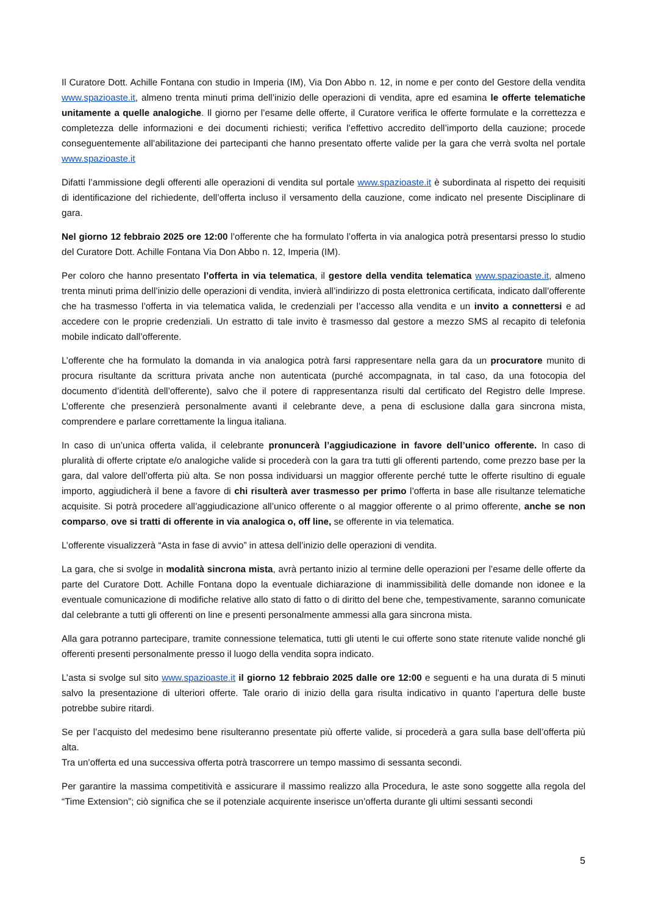Il Curatore Dott. Achille Fontana con studio in Imperia (IM), Via Don Abbo n. 12, in nome e per conto del Gestore della vendita www.spazioaste.it, almeno trenta minuti prima dell’inizio delle operazioni di vendita, apre ed esamina le offerte telematiche unitamente a quelle analogiche. Il giorno per l’esame delle offerte, il Curatore verifica le offerte formulate e la correttezza e completezza delle informazioni e dei documenti richiesti; verifica l’effettivo accredito dell’importo della cauzione; procede conseguentemente all’abilitazione dei partecipanti che hanno presentato offerte valide per la gara che verrà svolta nel portale www.spazioaste.it
Difatti l’ammissione degli offerenti alle operazioni di vendita sul portale www.spazioaste.it è subordinata al rispetto dei requisiti di identificazione del richiedente, dell’offerta incluso il versamento della cauzione, come indicato nel presente Disciplinare di gara.
Nel giorno 12 febbraio 2025 ore 12:00 l’offerente che ha formulato l’offerta in via analogica potrà presentarsi presso lo studio del Curatore Dott. Achille Fontana Via Don Abbo n. 12, Imperia (IM).
Per coloro che hanno presentato l’offerta in via telematica, il gestore della vendita telematica www.spazioaste.it, almeno trenta minuti prima dell’inizio delle operazioni di vendita, invierà all’indirizzo di posta elettronica certificata, indicato dall’offerente che ha trasmesso l’offerta in via telematica valida, le credenziali per l’accesso alla vendita e un invito a connettersi e ad accedere con le proprie credenziali. Un estratto di tale invito è trasmesso dal gestore a mezzo SMS al recapito di telefonia mobile indicato dall’offerente.
L’offerente che ha formulato la domanda in via analogica potrà farsi rappresentare nella gara da un procuratore munito di procura risultante da scrittura privata anche non autenticata (purché accompagnata, in tal caso, da una fotocopia del documento d’identità dell’offerente), salvo che il potere di rappresentanza risulti dal certificato del Registro delle Imprese. L’offerente che presenzierà personalmente avanti il celebrante deve, a pena di esclusione dalla gara sincrona mista, comprendere e parlare correttamente la lingua italiana.
In caso di un’unica offerta valida, il celebrante pronuncerà l’aggiudicazione in favore dell’unico offerente. In caso di pluralità di offerte criptate e/o analogiche valide si procederà con la gara tra tutti gli offerenti partendo, come prezzo base per la gara, dal valore dell’offerta più alta. Se non possa individuarsi un maggior offerente perché tutte le offerte risultino di eguale importo, aggiudicherà il bene a favore di chi risulterà aver trasmesso per primo l’offerta in base alle risultanze telematiche acquisite. Si potrà procedere all’aggiudicazione all’unico offerente o al maggior offerente o al primo offerente, anche se non comparso, ove si tratti di offerente in via analogica o, off line, se offerente in via telematica.
L’offerente visualizzerà “Asta in fase di avvio” in attesa dell’inizio delle operazioni di vendita.
La gara, che si svolge in modalità sincrona mista, avrà pertanto inizio al termine delle operazioni per l’esame delle offerte da parte del Curatore Dott. Achille Fontana dopo la eventuale dichiarazione di inammissibilità delle domande non idonee e la eventuale comunicazione di modifiche relative allo stato di fatto o di diritto del bene che, tempestivamente, saranno comunicate dal celebrante a tutti gli offerenti on line e presenti personalmente ammessi alla gara sincrona mista.
Alla gara potranno partecipare, tramite connessione telematica, tutti gli utenti le cui offerte sono state ritenute valide nonché gli offerenti presenti personalmente presso il luogo della vendita sopra indicato.
L’asta si svolge sul sito www.spazioaste.it il giorno 12 febbraio 2025 dalle ore 12:00 e seguenti e ha una durata di 5 minuti salvo la presentazione di ulteriori offerte. Tale orario di inizio della gara risulta indicativo in quanto l’apertura delle buste potrebbe subire ritardi.
Se per l’acquisto del medesimo bene risulteranno presentate più offerte valide, si procederà a gara sulla base dell’offerta più alta.
Tra un’offerta ed una successiva offerta potrà trascorrere un tempo massimo di sessanta secondi.
Per garantire la massima competitività e assicurare il massimo realizzo alla Procedura, le aste sono soggette alla regola del “Time Extension”; ciò significa che se il potenziale acquirente inserisce un’offerta durante gli ultimi sessanti secondi
5